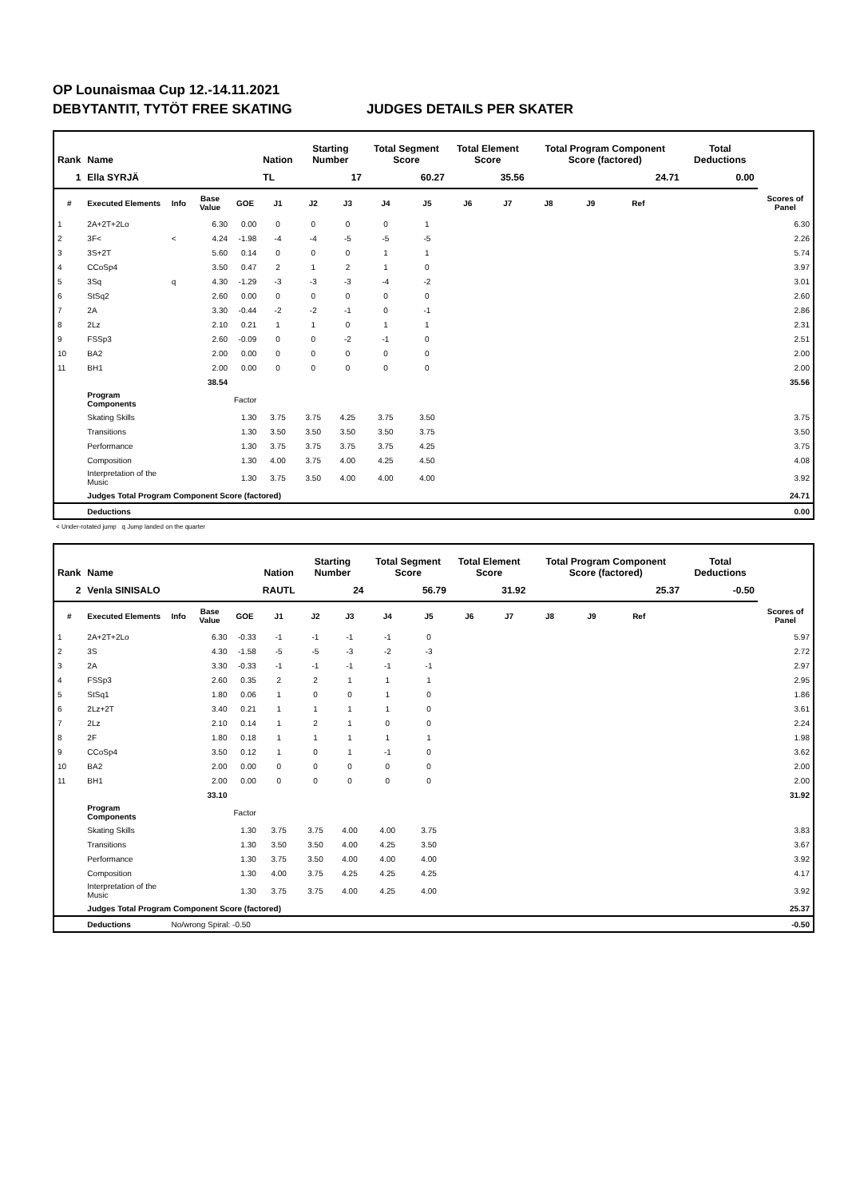OP Lounaismaa Cup 12.-14.11.2021
DEBYTANTIT, TYTÖT FREE SKATING JUDGES DETAILS PER SKATER
| Rank | Name | | | | Nation | Starting Number | | Total Segment Score | | Total Element Score | | Total Program Component Score (factored) | | | | Total Deductions | |
| --- | --- | --- | --- | --- | --- | --- | --- | --- | --- | --- | --- | --- | --- | --- | --- | --- | --- |
| 1 | Ella SYRJÄ | | | | TL | 17 | | 60.27 | | 35.56 | | 24.71 | | | | 0.00 | |
| # | Executed Elements | Info | Base Value | GOE | J1 | J2 | J3 | J4 | J5 | J6 | J7 | J8 | J9 | Ref | | | Scores of Panel |
| 1 | 2A+2T+2Lo | | 6.30 | 0.00 | 0 | 0 | 0 | 0 | 1 | | | | | | | | 6.30 |
| 2 | 3F< | < | 4.24 | -1.98 | -4 | -4 | -5 | -5 | -5 | | | | | | | | 2.26 |
| 3 | 3S+2T | | 5.60 | 0.14 | 0 | 0 | 0 | 1 | 1 | | | | | | | | 5.74 |
| 4 | CCoSp4 | | 3.50 | 0.47 | 2 | 1 | 2 | 1 | 0 | | | | | | | | 3.97 |
| 5 | 3Sq | q | 4.30 | -1.29 | -3 | -3 | -3 | -4 | -2 | | | | | | | | 3.01 |
| 6 | StSq2 | | 2.60 | 0.00 | 0 | 0 | 0 | 0 | 0 | | | | | | | | 2.60 |
| 7 | 2A | | 3.30 | -0.44 | -2 | -2 | -1 | 0 | -1 | | | | | | | | 2.86 |
| 8 | 2Lz | | 2.10 | 0.21 | 1 | 1 | 0 | 1 | 1 | | | | | | | | 2.31 |
| 9 | FSSp3 | | 2.60 | -0.09 | 0 | 0 | -2 | -1 | 0 | | | | | | | | 2.51 |
| 10 | BA2 | | 2.00 | 0.00 | 0 | 0 | 0 | 0 | 0 | | | | | | | | 2.00 |
| 11 | BH1 | | 2.00 | 0.00 | 0 | 0 | 0 | 0 | 0 | | | | | | | | 2.00 |
| | | | 38.54 | | | | | | | | | | | | | | 35.56 |
| | Program Components | | | Factor | | | | | | | | | | | | | |
| | Skating Skills | | | 1.30 | 3.75 | 3.75 | 4.25 | 3.75 | 3.50 | | | | | | | | 3.75 |
| | Transitions | | | 1.30 | 3.50 | 3.50 | 3.50 | 3.50 | 3.75 | | | | | | | | 3.50 |
| | Performance | | | 1.30 | 3.75 | 3.75 | 3.75 | 3.75 | 4.25 | | | | | | | | 3.75 |
| | Composition | | | 1.30 | 4.00 | 3.75 | 4.00 | 4.25 | 4.50 | | | | | | | | 4.08 |
| | Interpretation of the Music | | | 1.30 | 3.75 | 3.50 | 4.00 | 4.00 | 4.00 | | | | | | | | 3.92 |
| | Judges Total Program Component Score (factored) | | | | | | | | | | | | | | | | 24.71 |
| | Deductions | | | | | | | | | | | | | | | | 0.00 |
< Under-rotated jump q Jump landed on the quarter
| Rank | Name | | | | Nation | Starting Number | | Total Segment Score | | Total Element Score | | Total Program Component Score (factored) | | | | Total Deductions | |
| --- | --- | --- | --- | --- | --- | --- | --- | --- | --- | --- | --- | --- | --- | --- | --- | --- | --- |
| 2 | Venla SINISALO | | | | RAUTL | 24 | | 56.79 | | 31.92 | | 25.37 | | | | -0.50 | |
| # | Executed Elements | Info | Base Value | GOE | J1 | J2 | J3 | J4 | J5 | J6 | J7 | J8 | J9 | Ref | | | Scores of Panel |
| 1 | 2A+2T+2Lo | | 6.30 | -0.33 | -1 | -1 | -1 | -1 | 0 | | | | | | | | 5.97 |
| 2 | 3S | | 4.30 | -1.58 | -5 | -5 | -3 | -2 | -3 | | | | | | | | 2.72 |
| 3 | 2A | | 3.30 | -0.33 | -1 | -1 | -1 | -1 | -1 | | | | | | | | 2.97 |
| 4 | FSSp3 | | 2.60 | 0.35 | 2 | 2 | 1 | 1 | 1 | | | | | | | | 2.95 |
| 5 | StSq1 | | 1.80 | 0.06 | 1 | 0 | 0 | 1 | 0 | | | | | | | | 1.86 |
| 6 | 2Lz+2T | | 3.40 | 0.21 | 1 | 1 | 1 | 1 | 0 | | | | | | | | 3.61 |
| 7 | 2Lz | | 2.10 | 0.14 | 1 | 2 | 1 | 0 | 0 | | | | | | | | 2.24 |
| 8 | 2F | | 1.80 | 0.18 | 1 | 1 | 1 | 1 | 1 | | | | | | | | 1.98 |
| 9 | CCoSp4 | | 3.50 | 0.12 | 1 | 0 | 1 | -1 | 0 | | | | | | | | 3.62 |
| 10 | BA2 | | 2.00 | 0.00 | 0 | 0 | 0 | 0 | 0 | | | | | | | | 2.00 |
| 11 | BH1 | | 2.00 | 0.00 | 0 | 0 | 0 | 0 | 0 | | | | | | | | 2.00 |
| | | | 33.10 | | | | | | | | | | | | | | 31.92 |
| | Program Components | | | Factor | | | | | | | | | | | | | |
| | Skating Skills | | | 1.30 | 3.75 | 3.75 | 4.00 | 4.00 | 3.75 | | | | | | | | 3.83 |
| | Transitions | | | 1.30 | 3.50 | 3.50 | 4.00 | 4.25 | 3.50 | | | | | | | | 3.67 |
| | Performance | | | 1.30 | 3.75 | 3.50 | 4.00 | 4.00 | 4.00 | | | | | | | | 3.92 |
| | Composition | | | 1.30 | 4.00 | 3.75 | 4.25 | 4.25 | 4.25 | | | | | | | | 4.17 |
| | Interpretation of the Music | | | 1.30 | 3.75 | 3.75 | 4.00 | 4.25 | 4.00 | | | | | | | | 3.92 |
| | Judges Total Program Component Score (factored) | | | | | | | | | | | | | | | | 25.37 |
| | Deductions | No/wrong Spiral: -0.50 | | | | | | | | | | | | | | | -0.50 |